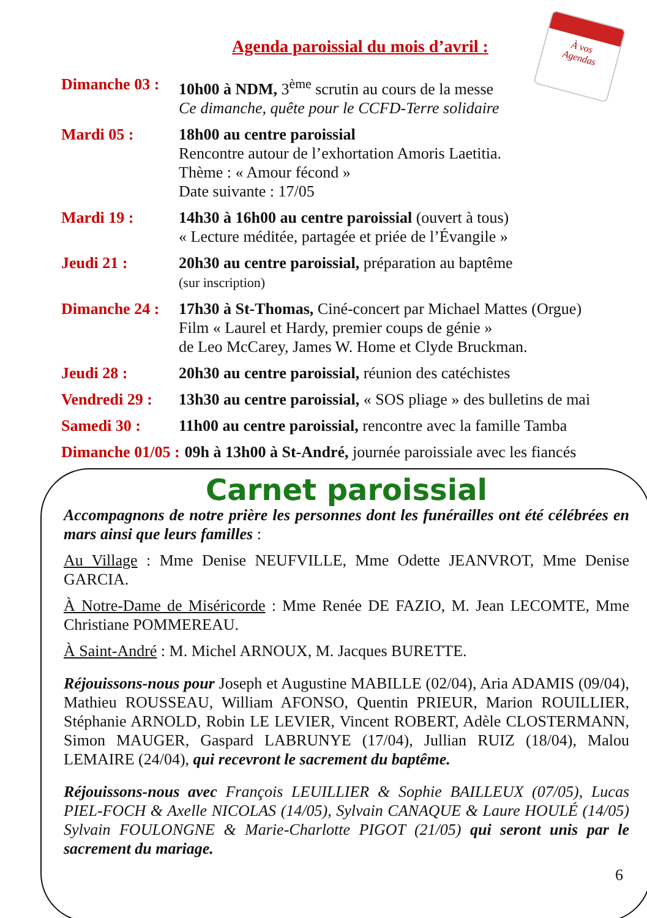À vos
Agendas
Agenda paroissial du mois d’avril :
Dimanche 03 : 10h00 à NDM, 3<sup>ème</sup> scrutin au cours de la messe
Ce dimanche, quête pour le CCFD-Terre solidaire
Mardi 05 : 18h00 au centre paroissial
Rencontre autour de l’exhortation Amoris Laetitia.
Thème : « Amour fécond »
Date suivante : 17/05
Mardi 19 : 14h30 à 16h00 au centre paroissial (ouvert à tous)
« Lecture méditée, partagée et priée de l’Évangile »
Jeudi 21 : 20h30 au centre paroissial, préparation au baptême
(sur inscription)
Dimanche 24 : 17h30 à St-Thomas, Ciné-concert par Michael Mattes (Orgue)
Film « Laurel et Hardy, premier coups de génie »
de Leo McCarey, James W. Home et Clyde Bruckman.
Jeudi 28 : 20h30 au centre paroissial, réunion des catéchistes
Vendredi 29 : 13h30 au centre paroissial, « SOS pliage » des bulletins de mai
Samedi 30 : 11h00 au centre paroissial, rencontre avec la famille Tamba
Dimanche 01/05 : 09h à 13h00 à St-André, journée paroissiale avec les fiancés
Carnet paroissial
Accompagnons de notre prière les personnes dont les funérailles ont été célébrées en mars ainsi que leurs familles :
Au Village : Mme Denise NEUFVILLE, Mme Odette JEANVROT, Mme Denise GARCIA.
À Notre-Dame de Miséricorde : Mme Renée DE FAZIO, M. Jean LECOMTE, Mme Christiane POMMEREAU.
À Saint-André : M. Michel ARNOUX, M. Jacques BURETTE.
Réjouissons-nous pour Joseph et Augustine MABILLE (02/04), Aria ADAMIS (09/04), Mathieu ROUSSEAU, William AFONSO, Quentin PRIEUR, Marion ROUILLIER, Stéphanie ARNOLD, Robin LE LEVIER, Vincent ROBERT, Adèle CLOSTERMANN, Simon MAUGER, Gaspard LABRUNYE (17/04), Jullian RUIZ (18/04), Malou LEMAIRE (24/04), qui recevront le sacrement du baptême.
Réjouissons-nous avec François LEUILLIER & Sophie BAILLEUX (07/05), Lucas PIEL-FOCH & Axelle NICOLAS (14/05), Sylvain CANAQUE & Laure HOULÉ (14/05) Sylvain FOULONGNE & Marie-Charlotte PIGOT (21/05) qui seront unis par le sacrement du mariage.
6